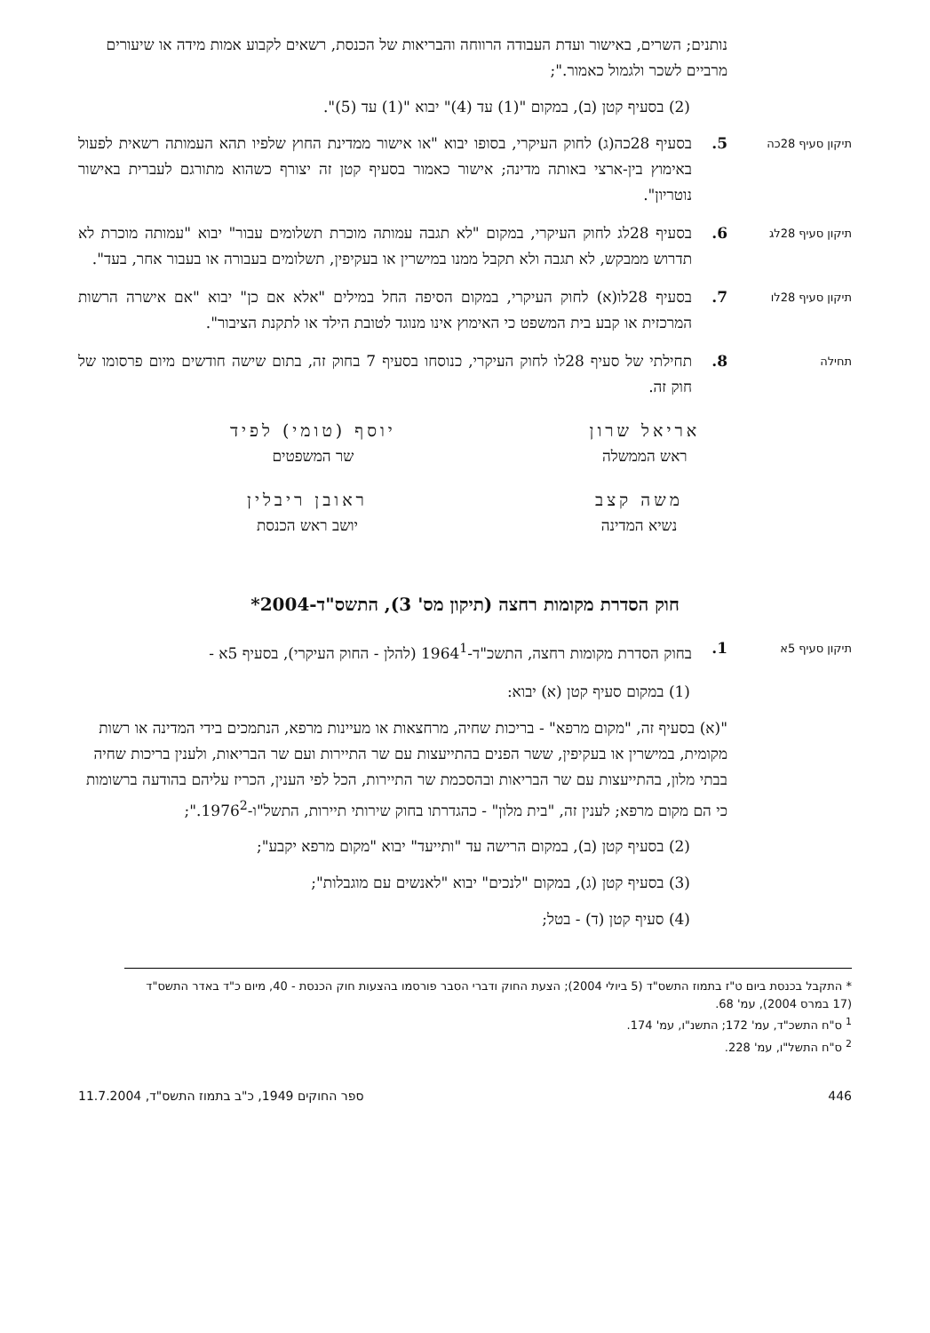נותנים; השרים, באישור ועדת העבודה הרווחה והבריאות של הכנסת, רשאים לקבוע אמות מידה או שיעורים מרביים לשכר ולגמול כאמור.";
(2) בסעיף קטן (ב), במקום "(1) עד (4)" יבוא "(1) עד (5)".
תיקון סעיף 28כה
5. בסעיף 28כה(ג) לחוק העיקרי, בסופו יבוא "או אישור ממדינת החוץ שלפיו תהא העמותה רשאית לפעול באימוץ בין-ארצי באותה מדינה; אישור כאמור בסעיף קטן זה יצורף כשהוא מתורגם לעברית באישור נוטריון".
תיקון סעיף 28לג
6. בסעיף 28לג לחוק העיקרי, במקום "לא תגבה עמותה מוכרת תשלומים עבור" יבוא "עמותה מוכרת לא תדרוש ממבקש, לא תגבה ולא תקבל ממנו במישרין או בעקיפין, תשלומים בעבורה או בעבור אחר, בעד".
תיקון סעיף 28לו
7. בסעיף 28לו(א) לחוק העיקרי, במקום הסיפה החל במילים "אלא אם כן" יבוא "אם אישרה הרשות המרכזית או קבע בית המשפט כי האימוץ אינו מנוגד לטובת הילד או לתקנת הציבור".
תחילה
8. תחילתי של סעיף 28לו לחוק העיקרי, כנוסחו בסעיף 7 בחוק זה, בתום שישה חודשים מיום פרסומו של חוק זה.
אריאל שרון
ראש הממשלה
יוסף (טומי) לפיד
שר המשפטים
משה קצב
נשיא המדינה
ראובן ריבלין
יושב ראש הכנסת
חוק הסדרת מקומות רחצה (תיקון מס' 3), התשס"ד-2004*
תיקון סעיף 5א
1. בחוק הסדרת מקומות רחצה, התשכ"ד-1964<sup>1</sup> (להלן - החוק העיקרי), בסעיף 5א -
(1) במקום סעיף קטן (א) יבוא:
"(א) בסעיף זה, "מקום מרפא" - בריכות שחיה, מרחצאות או מעיינות מרפא, הנתמכים בידי המדינה או רשות מקומית, במישרין או בעקיפין, ששר הפנים בהתייעצות עם שר התיירות ועם שר הבריאות, ולענין בריכות שחיה בבתי מלון, בהתייעצות עם שר הבריאות ובהסכמת שר התיירות, הכל לפי הענין, הכריז עליהם בהודעה ברשומות כי הם מקום מרפא; לענין זה, "בית מלון" - כהגדרתו בחוק שירותי תיירות, התשל"ו-1976<sup>2</sup>.";
(2) בסעיף קטן (ב), במקום הרישה עד "ותייעד" יבוא "מקום מרפא יקבע";
(3) בסעיף קטן (ג), במקום "לנכים" יבוא "לאנשים עם מוגבלות";
(4) סעיף קטן (ד) - בטל;
* התקבל בכנסת ביום ט"ז בתמוז התשס"ד (5 ביולי 2004); הצעת החוק ודברי הסבר פורסמו בהצעות חוק הכנסת - 40, מיום כ"ד באדר התשס"ד (17 במרס 2004), עמ' 68.
<sup>1</sup> ס"ח התשכ"ד, עמ' 172; התשנ"ו, עמ' 174.
<sup>2</sup> ס"ח התשל"ו, עמ' 228.
446 ספר החוקים 1949, כ"ב בתמוז התשס"ד, 11.7.2004